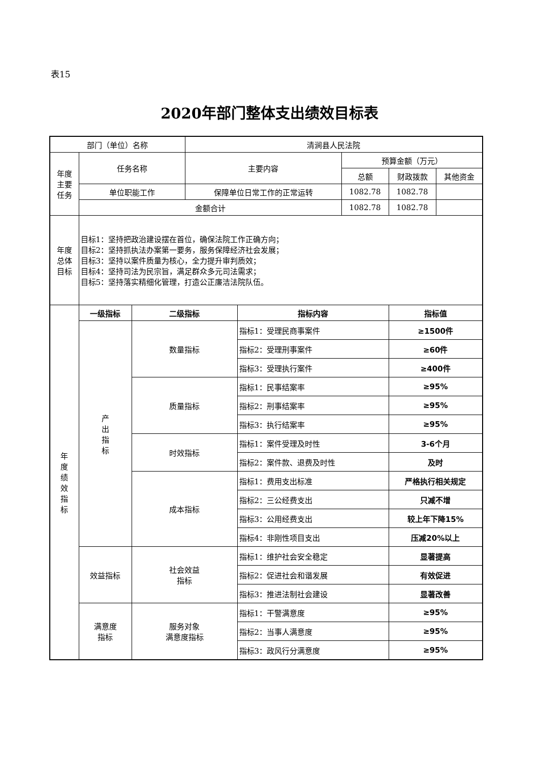表15
2020年部门整体支出绩效目标表
| 部门（单位）名称 | | | 清涧县人民法院 | | | | |
| 年度 主要 任务 | 任务名称 | | 主要内容 | | 预算金额（万元） | | |
| | | | | | 总额 | 财政拨款 | 其他资金 |
| | 单位职能工作 | | 保障单位日常工作的正常运转 | | 1082.78 | 1082.78 | |
| | 金额合计 | | | | 1082.78 | 1082.78 | |
| 年度 总体 目标 | 目标1：坚持把政治建设摆在首位，确保法院工作正确方向； 目标2：坚持抓执法办案第一要务，服务保障经济社会发展； 目标3：坚持以案件质量为核心，全力提升审判质效； 目标4：坚持司法为民宗旨，满足群众多元司法需求； 目标5：坚持落实精细化管理，打造公正廉洁法院队伍。 | | | | | | |
| 年 度 绩 效 指 标 | 一级指标 | 二级指标 | | 指标内容 | | 指标值 | |
| | 产 出 指 标 | 数量指标 | | 指标1：受理民商事案件 | | ≥1500件 | |
| | | | | 指标2：受理刑事案件 | | ≥60件 | |
| | | | | 指标3：受理执行案件 | | ≥400件 | |
| | | 质量指标 | | 指标1：民事结案率 | | ≥95% | |
| | | | | 指标2：刑事结案率 | | ≥95% | |
| | | | | 指标3：执行结案率 | | ≥95% | |
| | | 时效指标 | | 指标1：案件受理及时性 | | 3-6个月 | |
| | | | | 指标2：案件款、退费及时性 | | 及时 | |
| | | 成本指标 | | 指标1：费用支出标准 | | 严格执行相关规定 | |
| | | | | 指标2：三公经费支出 | | 只减不增 | |
| | | | | 指标3：公用经费支出 | | 较上年下降15% | |
| | | | | 指标4：非刚性项目支出 | | 压减20%以上 | |
| | 效益指标 | 社会效益 指标 | | 指标1：维护社会安全稳定 | | 显著提高 | |
| | | | | 指标2：促进社会和谐发展 | | 有效促进 | |
| | | | | 指标3：推进法制社会建设 | | 显著改善 | |
| | 满意度 指标 | 服务对象 满意度指标 | | 指标1：干警满意度 | | ≥95% | |
| | | | | 指标2：当事人满意度 | | ≥95% | |
| | | | | 指标3：政风行分满意度 | | ≥95% | |